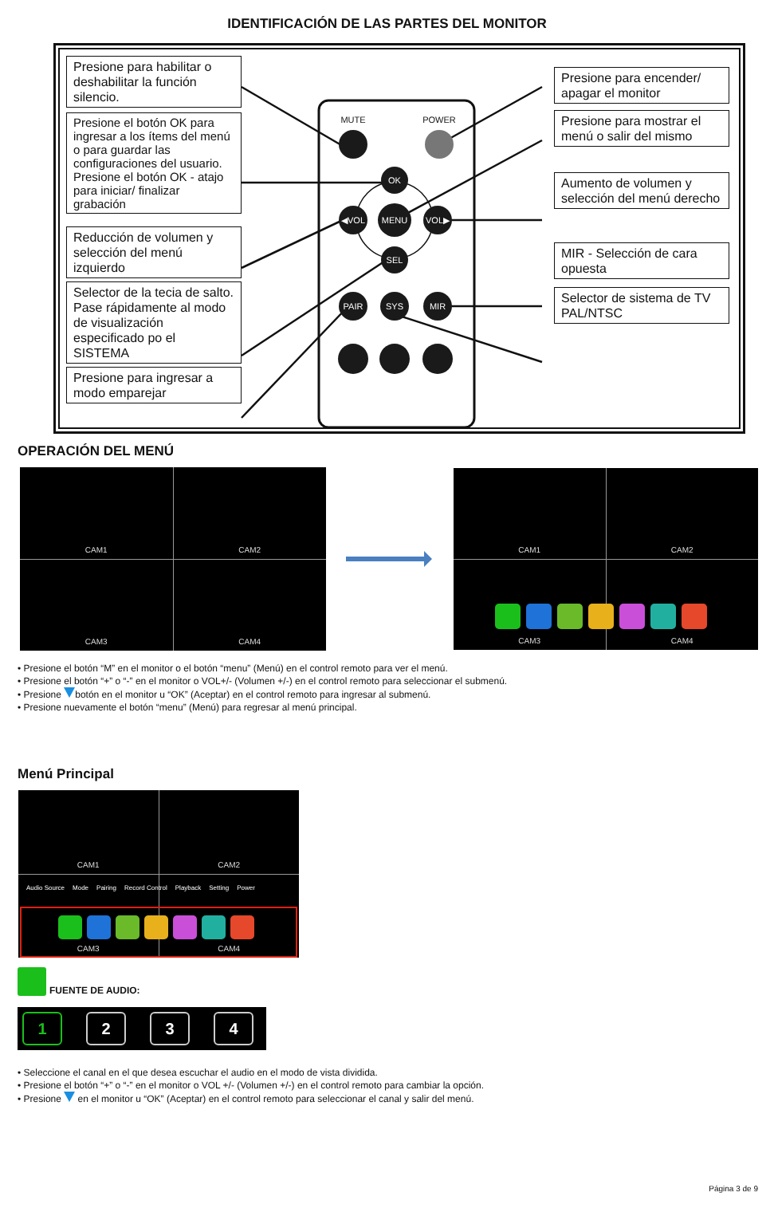IDENTIFICACIÓN DE LAS PARTES DEL MONITOR
MUTE
POWER
OK
◀VOL
MENU
VOL▶
SEL
PAIR
SYS
MIR
Presione para habilitar o deshabilitar la función silencio.
Presione el botón OK para ingresar a los ítems del menú o para guardar las configuraciones del usuario. Presione el botón OK - atajo para iniciar/ finalizar grabación
Reducción de volumen y selección del menú izquierdo
Selector de la tecia de salto. Pase rápidamente al modo de visualización especificado po el SISTEMA
Presione para ingresar a modo emparejar
Presione para encender/ apagar el monitor
Presione para mostrar el menú o salir del mismo
Aumento de volumen y selección del menú derecho
MIR - Selección de cara opuesta
Selector de sistema de TV PAL/NTSC
OPERACIÓN DEL MENÚ
CAM1
CAM2
CAM3
CAM4
CAM1
CAM2
CAM3
CAM4
• Presione el botón “M” en el monitor o el botón “menu” (Menú) en el control remoto para ver el menú.
• Presione el botón “+” o “-” en el monitor o VOL+/- (Volumen +/-) en el control remoto para seleccionar el submenú.
• Presione botón en el monitor u “OK” (Aceptar) en el control remoto para ingresar al submenú.
• Presione nuevamente el botón “menu” (Menú) para regresar al menú principal.
Menú Principal
CAM1
CAM2
CAM3
CAM4
Audio Source Mode Pairing Record Control Playback Setting Power
FUENTE DE AUDIO:
1 2 3 4
• Seleccione el canal en el que desea escuchar el audio en el modo de vista dividida.
• Presione el botón “+” o “-” en el monitor o VOL +/- (Volumen +/-) en el control remoto para cambiar la opción.
• Presione en el monitor u “OK” (Aceptar) en el control remoto para seleccionar el canal y salir del menú.
Página 3 de 9